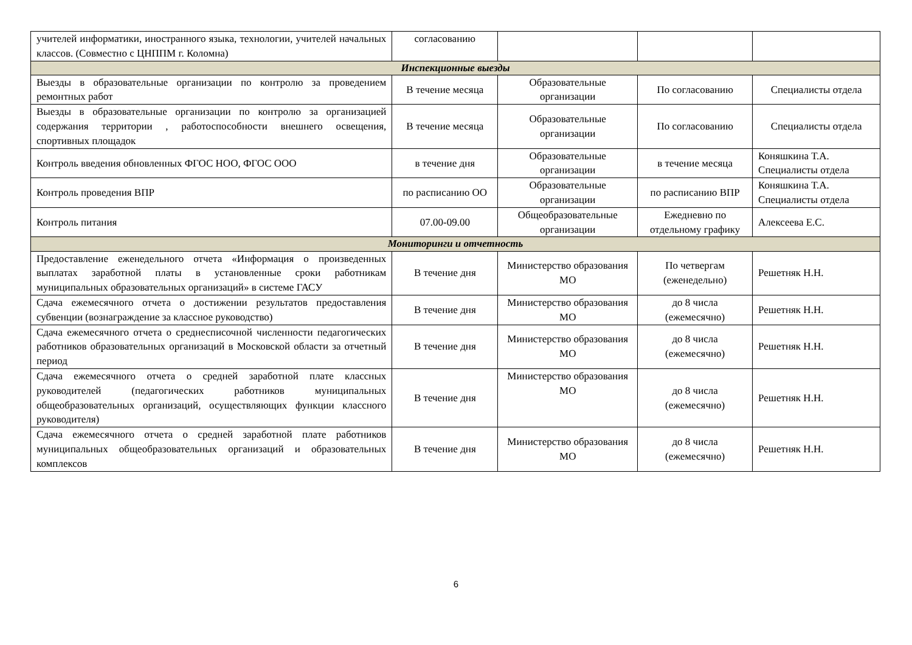| учителей информатики, иностранного языка, технологии, учителей начальных классов. (Совместно с ЦНППМ г. Коломна) | согласованию | | | |
| Инспекционные выезды | | | | |
| Выезды в образовательные организации по контролю за проведением ремонтных работ | В течение месяца | Образовательные организации | По согласованию | Специалисты отдела |
| Выезды в образовательные организации по контролю за организацией содержания территории , работоспособности внешнего освещения, спортивных площадок | В течение месяца | Образовательные организации | По согласованию | Специалисты отдела |
| Контроль введения обновленных ФГОС НОО, ФГОС ООО | в течение дня | Образовательные организации | в течение месяца | Коняшкина Т.А. Специалисты отдела |
| Контроль проведения ВПР | по расписанию ОО | Образовательные организации | по расписанию ВПР | Коняшкина Т.А. Специалисты отдела |
| Контроль питания | 07.00-09.00 | Общеобразовательные организации | Ежедневно по отдельному графику | Алексеева Е.С. |
| Мониторинги и отчетность | | | | |
| Предоставление еженедельного отчета «Информация о произведенных выплатах заработной платы в установленные сроки работникам муниципальных образовательных организаций» в системе ГАСУ | В течение дня | Министерство образования МО | По четвергам (еженедельно) | Решетняк Н.Н. |
| Сдача ежемесячного отчета о достижении результатов предоставления субвенции (вознаграждение за классное руководство) | В течение дня | Министерство образования МО | до 8 числа (ежемесячно) | Решетняк Н.Н. |
| Сдача ежемесячного отчета о среднесписочной численности педагогических работников образовательных организаций в Московской области за отчетный период | В течение дня | Министерство образования МО | до 8 числа (ежемесячно) | Решетняк Н.Н. |
| Сдача ежемесячного отчета о средней заработной плате классных руководителей (педагогических работников муниципальных общеобразовательных организаций, осуществляющих функции классного руководителя) | В течение дня | Министерство образования МО | до 8 числа (ежемесячно) | Решетняк Н.Н. |
| Сдача ежемесячного отчета о средней заработной плате работников муниципальных общеобразовательных организаций и образовательных комплексов | В течение дня | Министерство образования МО | до 8 числа (ежемесячно) | Решетняк Н.Н. |
6